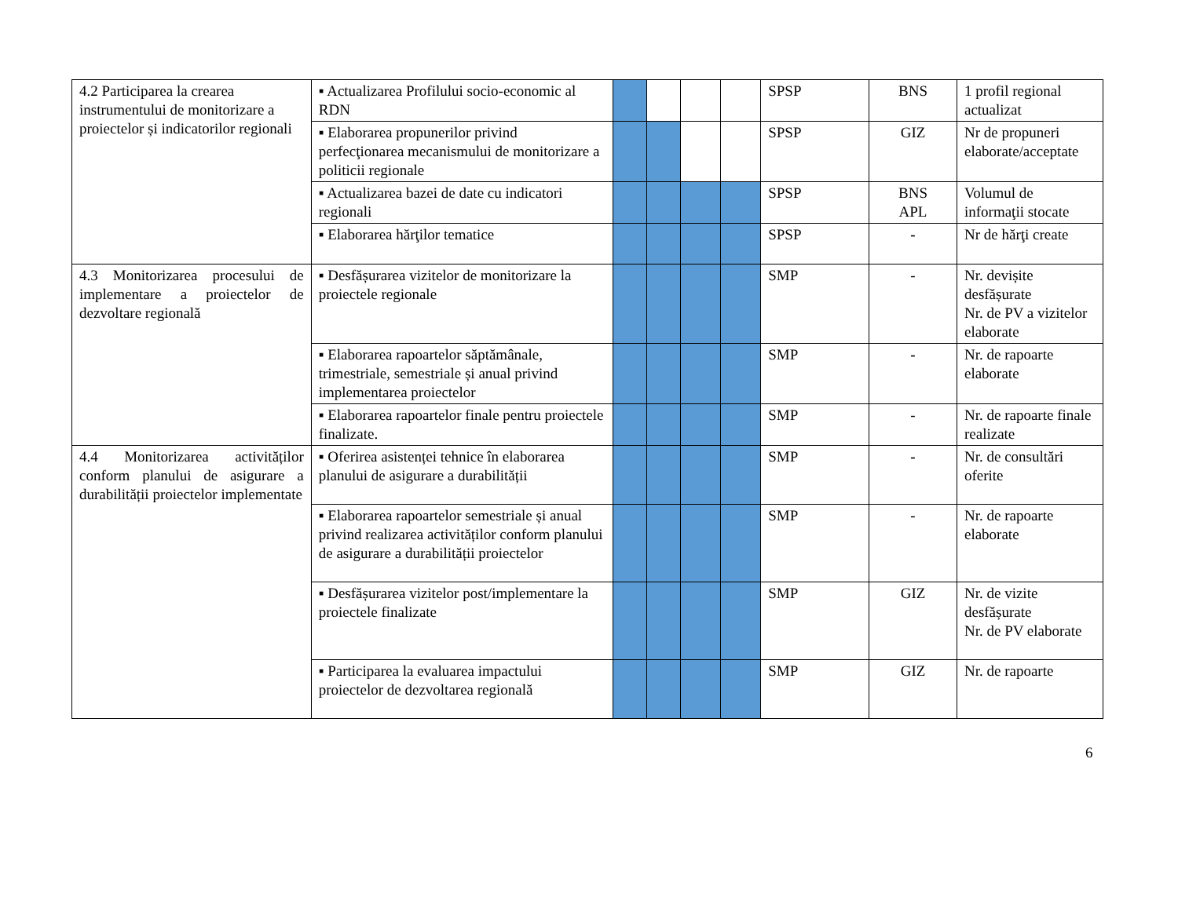| 4.2 Participarea la crearea instrumentului de monitorizare a proiectelor și indicatorilor regionali | ▪ Actualizarea Profilului socio-economic al RDN | | | | | SPSP | BNS | 1 profil regional actualizat |
| | ▪ Elaborarea propunerilor privind perfecţionarea mecanismului de monitorizare a politicii regionale | | | | | SPSP | GIZ | Nr de propuneri elaborate/acceptate |
| | ▪ Actualizarea bazei de date cu indicatori regionali | | | | | SPSP | BNS APL | Volumul de informaţii stocate |
| | ▪ Elaborarea hărţilor tematice | | | | | SPSP | - | Nr de hărţi create |
| 4.3 Monitorizarea procesului de implementare a proiectelor de dezvoltare regională | ▪ Desfășurarea vizitelor de monitorizare la proiectele regionale | | | | | SMP | - | Nr. devișite desfășurate Nr. de PV a vizitelor elaborate |
| | ▪ Elaborarea rapoartelor săptămânale, trimestriale, semestriale și anual privind implementarea proiectelor | | | | | SMP | - | Nr. de rapoarte elaborate |
| | ▪ Elaborarea rapoartelor finale pentru proiectele finalizate. | | | | | SMP | - | Nr. de rapoarte finale realizate |
| 4.4 Monitorizarea activităților conform planului de asigurare a durabilității proiectelor implementate | ▪ Oferirea asistenței tehnice în elaborarea planului de asigurare a durabilității | | | | | SMP | - | Nr. de consultări oferite |
| | ▪ Elaborarea rapoartelor semestriale și anual privind realizarea activităților conform planului de asigurare a durabilității proiectelor | | | | | SMP | - | Nr. de rapoarte elaborate |
| | ▪ Desfășurarea vizitelor post/implementare la proiectele finalizate | | | | | SMP | GIZ | Nr. de vizite desfășurate Nr. de PV elaborate |
| | ▪ Participarea la evaluarea impactului proiectelor de dezvoltarea regională | | | | | SMP | GIZ | Nr. de rapoarte |
6